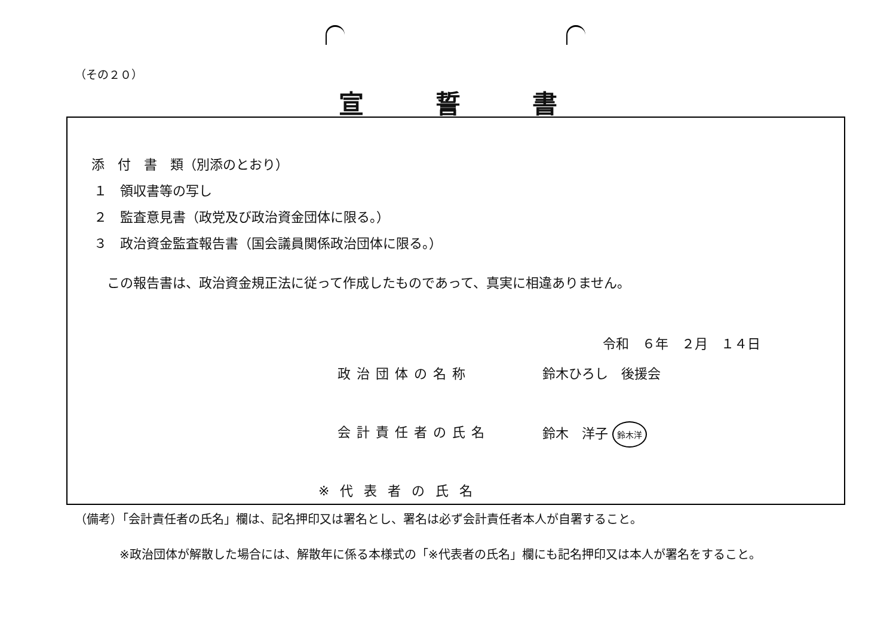（その２０）
宣誓書
添　付　書　類（別添のとおり）
１　領収書等の写し
２　監査意見書（政党及び政治資金団体に限る。）
３　政治資金監査報告書（国会議員関係政治団体に限る。）
この報告書は、政治資金規正法に従って作成したものであって、真実に相違ありません。
令和　６年　２月　１４日
政治団体の名称 鈴木ひろし　後援会
会計責任者の氏名 鈴木　洋子 鈴木洋
※代表者の氏名
（備考）「会計責任者の氏名」欄は、記名押印又は署名とし、署名は必ず会計責任者本人が自署すること。
※政治団体が解散した場合には、解散年に係る本様式の「※代表者の氏名」欄にも記名押印又は本人が署名をすること。